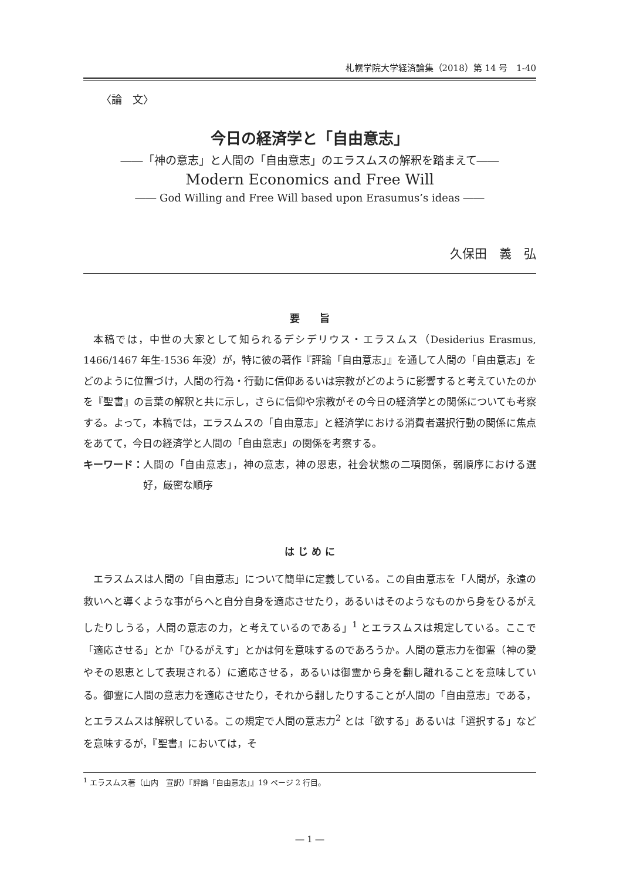札幌学院大学経済論集（2018）第 14 号　1-40
〈論　文〉
今日の経済学と「自由意志」
――「神の意志」と人間の「自由意志」のエラスムスの解釈を踏まえて――
Modern Economics and Free Will
―― God Willing and Free Will based upon Erasumus’s ideas ――
久保田　義　弘
要　　旨
本稿では，中世の大家として知られるデシデリウス・エラスムス（Desiderius Erasmus, 1466/1467 年生-1536 年没）が，特に彼の著作『評論「自由意志」』を通して人間の「自由意志」をどのように位置づけ，人間の行為・行動に信仰あるいは宗教がどのように影響すると考えていたのかを『聖書』の言葉の解釈と共に示し，さらに信仰や宗教がその今日の経済学との関係についても考察する。よって，本稿では，エラスムスの「自由意志」と経済学における消費者選択行動の関係に焦点をあてて，今日の経済学と人間の「自由意志」の関係を考察する。
キーワード： 人間の「自由意志」，神の意志，神の恩恵，社会状態の二項関係，弱順序における選好，厳密な順序
は じ め に
エラスムスは人間の「自由意志」について簡単に定義している。この自由意志を「人間が，永遠の救いへと導くような事がらへと自分自身を適応させたり，あるいはそのようなものから身をひるがえしたりしうる，人間の意志の力，と考えているのである」<sup>1</sup> とエラスムスは規定している。ここで「適応させる」とか「ひるがえす」とかは何を意味するのであろうか。人間の意志力を御霊（神の愛やその恩恵として表現される）に適応させる，あるいは御霊から身を翻し離れることを意味している。御霊に人間の意志力を適応させたり，それから翻したりすることが人間の「自由意志」である，とエラスムスは解釈している。この規定で人間の意志力<sup>2</sup> とは「欲する」あるいは「選択する」などを意味するが，『聖書』においては，そ
<sup>1</sup> エラスムス著（山内　宣訳）『評論「自由意志」』19 ページ 2 行目。
― 1 ―